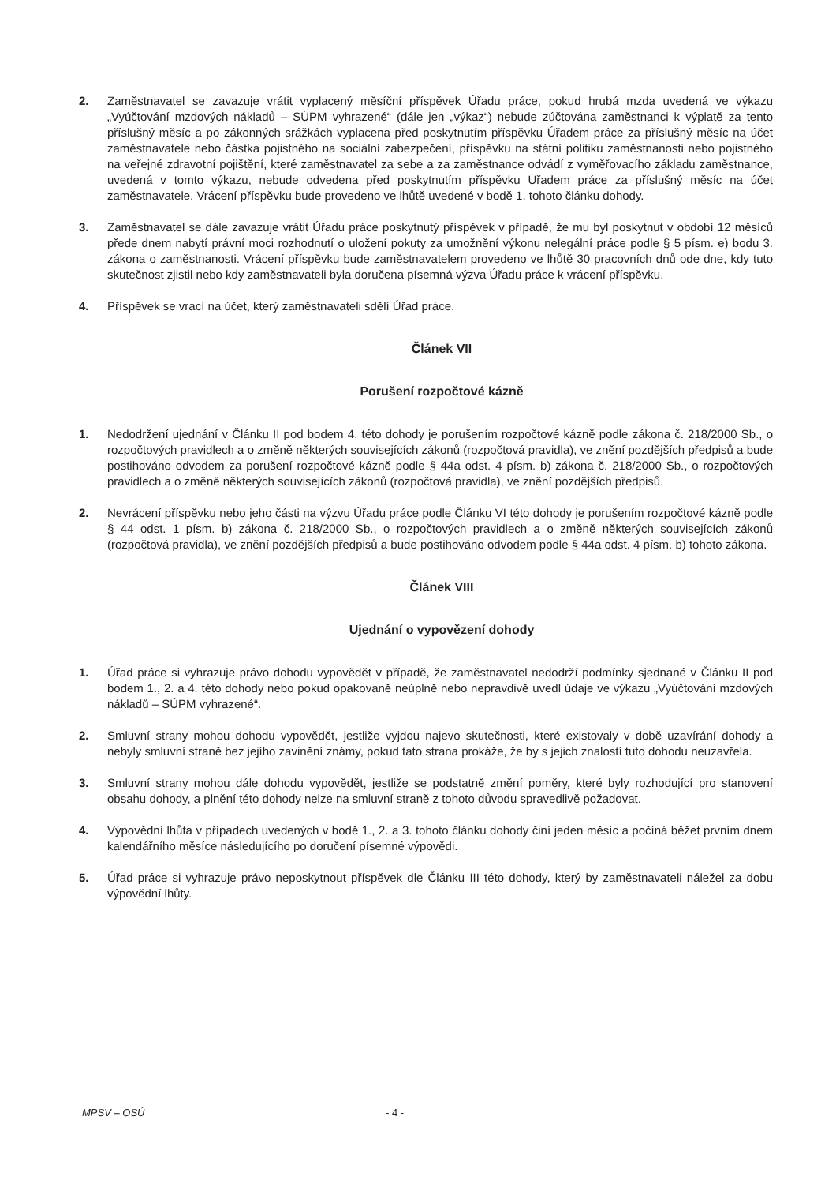2. Zaměstnavatel se zavazuje vrátit vyplacený měsíční příspěvek Úřadu práce, pokud hrubá mzda uvedená ve výkazu „Vyúčtování mzdových nákladů – SÚPM vyhrazené“ (dále jen „výkaz“) nebude zúčtována zaměstnanci k výplatě za tento příslušný měsíc a po zákonných srážkách vyplacena před poskytnutím příspěvku Úřadem práce za příslušný měsíc na účet zaměstnavatele nebo částka pojistného na sociální zabezpečení, příspěvku na státní politiku zaměstnanosti nebo pojistného na veřejné zdravotní pojištění, které zaměstnavatel za sebe a za zaměstnance odvádí z vyměřovacího základu zaměstnance, uvedená v tomto výkazu, nebude odvedena před poskytnutím příspěvku Úřadem práce za příslušný měsíc na účet zaměstnavatele. Vrácení příspěvku bude provedeno ve lhůtě uvedené v bodě 1. tohoto článku dohody.
3. Zaměstnavatel se dále zavazuje vrátit Úřadu práce poskytnutý příspěvek v případě, že mu byl poskytnut v období 12 měsíců přede dnem nabytí právní moci rozhodnutí o uložení pokuty za umožnění výkonu nelegální práce podle § 5 písm. e) bodu 3. zákona o zaměstnanosti. Vrácení příspěvku bude zaměstnavatelem provedeno ve lhůtě 30 pracovních dnů ode dne, kdy tuto skutečnost zjistil nebo kdy zaměstnavateli byla doručena písemná výzva Úřadu práce k vrácení příspěvku.
4. Příspěvek se vrací na účet, který zaměstnavateli sdělí Úřad práce.
Článek VII
Porušení rozpočtové kázně
1. Nedodržení ujednání v Článku II pod bodem 4. této dohody je porušením rozpočtové kázně podle zákona č. 218/2000 Sb., o rozpočtových pravidlech a o změně některých souvisejících zákonů (rozpočtová pravidla), ve znění pozdějších předpisů a bude postihováno odvodem za porušení rozpočtové kázně podle § 44a odst. 4 písm. b) zákona č. 218/2000 Sb., o rozpočtových pravidlech a o změně některých souvisejících zákonů (rozpočtová pravidla), ve znění pozdějších předpisů.
2. Nevrácení příspěvku nebo jeho části na výzvu Úřadu práce podle Článku VI této dohody je porušením rozpočtové kázně podle § 44 odst. 1 písm. b) zákona č. 218/2000 Sb., o rozpočtových pravidlech a o změně některých souvisejících zákonů (rozpočtová pravidla), ve znění pozdějších předpisů a bude postihováno odvodem podle § 44a odst. 4 písm. b) tohoto zákona.
Článek VIII
Ujednání o vypovězení dohody
1. Úřad práce si vyhrazuje právo dohodu vypovědět v případě, že zaměstnavatel nedodrží podmínky sjednané v Článku II pod bodem 1., 2. a 4. této dohody nebo pokud opakovaně neúplně nebo nepravdivě uvedl údaje ve výkazu „Vyúčtování mzdových nákladů – SÚPM vyhrazené“.
2. Smluvní strany mohou dohodu vypovědět, jestliže vyjdou najevo skutečnosti, které existovaly v době uzavírání dohody a nebyly smluvní straně bez jejího zavinění známy, pokud tato strana prokáže, že by s jejich znalostí tuto dohodu neuzavřela.
3. Smluvní strany mohou dále dohodu vypovědět, jestliže se podstatně změní poměry, které byly rozhodující pro stanovení obsahu dohody, a plnění této dohody nelze na smluvní straně z tohoto důvodu spravedlivě požadovat.
4. Výpovědní lhůta v případech uvedených v bodě 1., 2. a 3. tohoto článku dohody činí jeden měsíc a počíná běžet prvním dnem kalendářního měsíce následujícího po doručení písemné výpovědi.
5. Úřad práce si vyhrazuje právo neposkytnout příspěvek dle Článku III této dohody, který by zaměstnavateli náležel za dobu výpovědní lhůty.
MPSV – OSÚ - 4 -